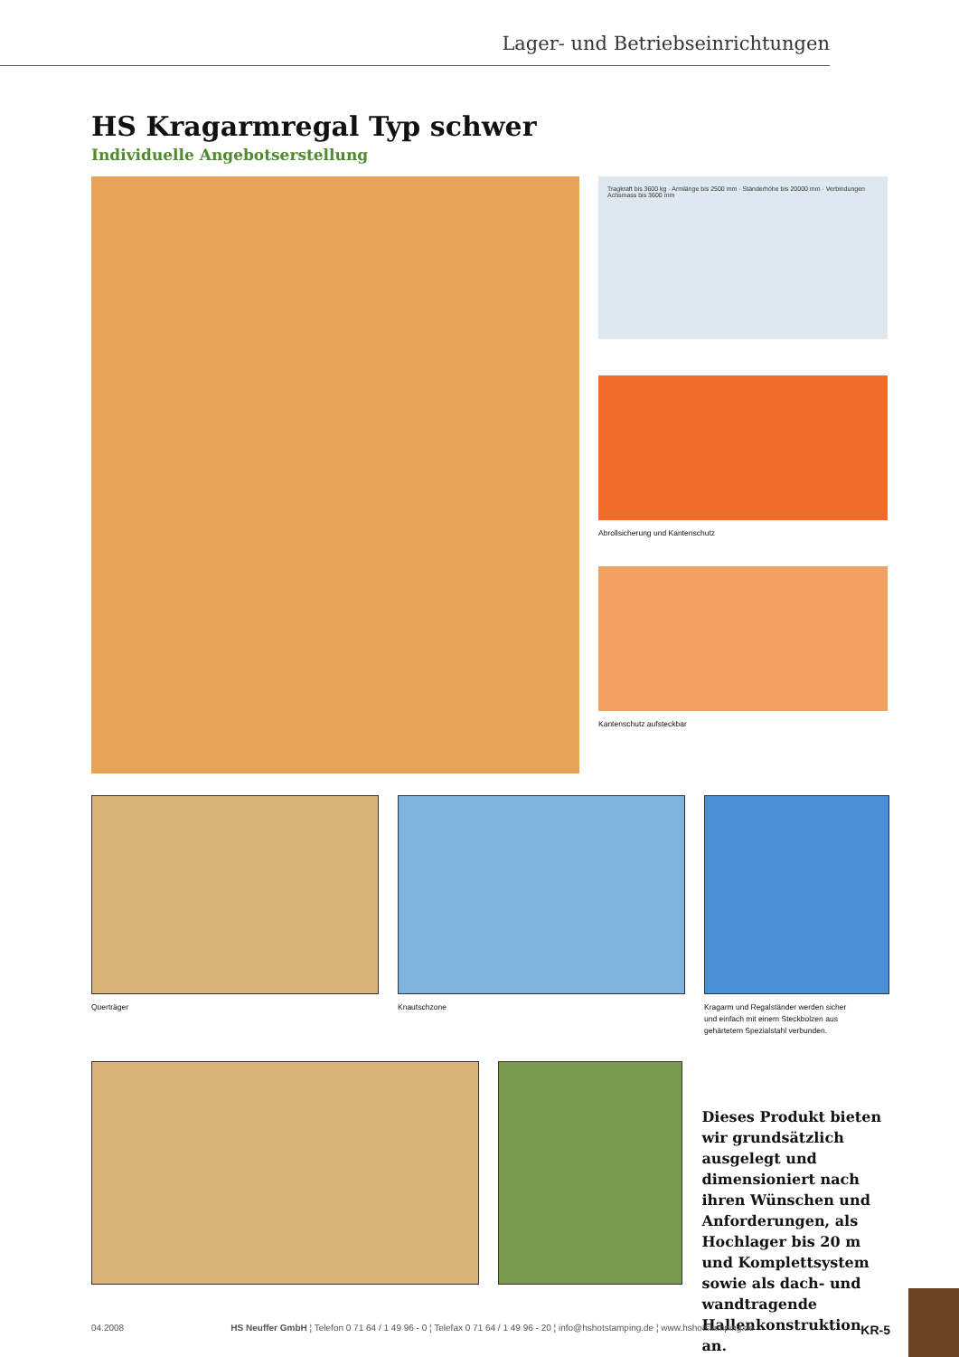Lager- und Betriebseinrichtungen
HS Kragarmregal Typ schwer
Individuelle Angebotserstellung
Tragkraft bis 3600 kg · Armlänge bis 2500 mm · Ständerhöhe bis 20000 mm · Verbindungen Achsmass bis 3600 mm
Abrollsicherung und Kantenschutz
Kantenschutz aufsteckbar
Querträger Knautschzone Kragarm und Regalständer werden sicher
und einfach mit einem Steckbolzen aus
gehärtetem Spezialstahl verbunden.
Dieses Produkt bieten wir grundsätzlich ausge­legt und dimensioniert nach ihren Wünschen und Anforderungen, als Hochlager bis 20 m und Komplettsystem sowie als dach- und wandtragende Hallenkonstruktion an.
04.2008 HS Neuffer GmbH ¦ Telefon 0 71 64 / 1 49 96 - 0 ¦ Telefax 0 71 64 / 1 49 96 - 20 ¦ info@hshotstamping.de ¦ www.hshotstamping.de KR-5